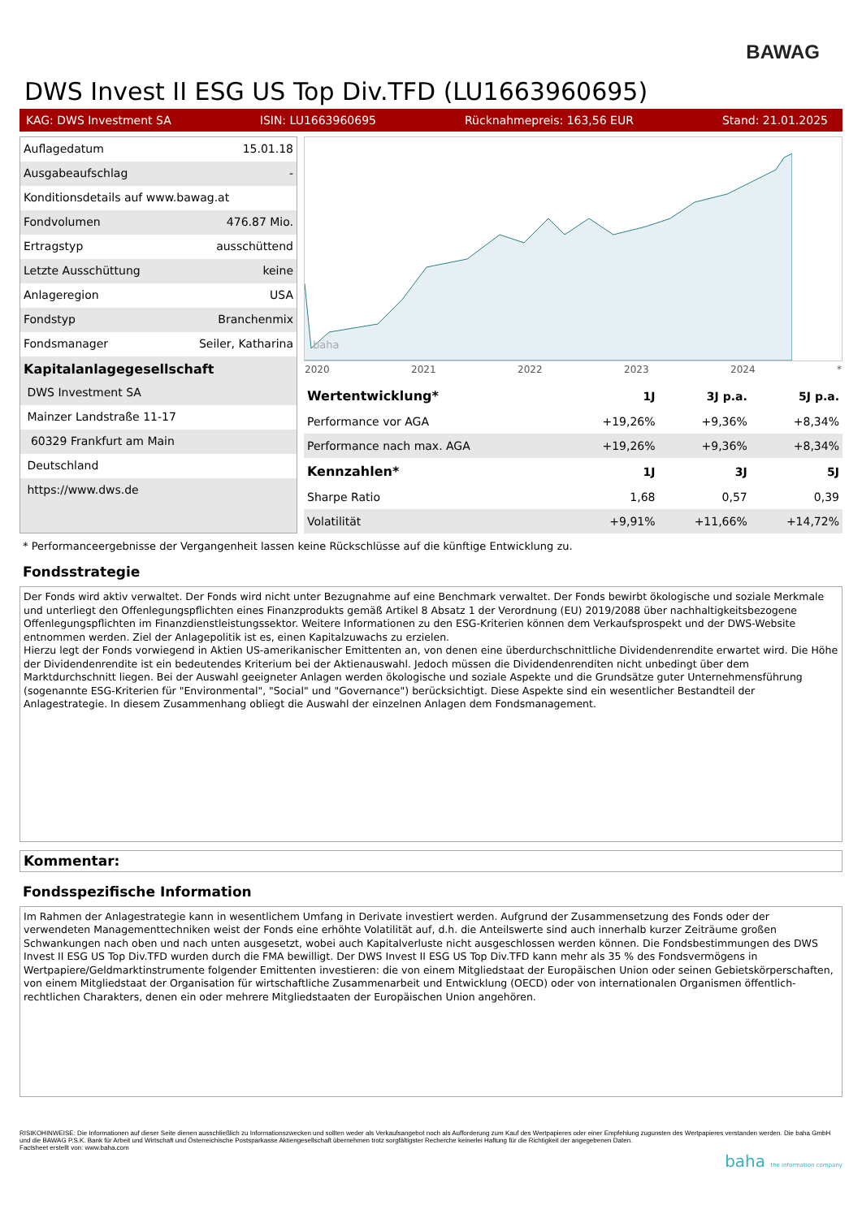BAWAG
DWS Invest II ESG US Top Div.TFD (LU1663960695)
KAG: DWS Investment SA ISIN: LU1663960695 Rücknahmepreis: 163,56 EUR Stand: 21.01.2025
Auflagedatum 15.01.18
Ausgabeaufschlag -
Konditionsdetails auf www.bawag.at
Fondvolumen 476.87 Mio.
Ertragstyp ausschüttend
Letzte Ausschüttung keine
Anlageregion USA
Fondstyp Branchenmix
Fondsmanager Seiler, Katharina
Kapitalanlagegesellschaft
DWS Investment SA
Mainzer Landstraße 11-17
60329 Frankfurt am Main
Deutschland
https://www.dws.de
baha
2020 2021 2022 2023 2024 *
| Wertentwicklung* | 1J | 3J p.a. | 5J p.a. |
| --- | --- | --- | --- |
| Performance vor AGA | +19,26% | +9,36% | +8,34% |
| Performance nach max. AGA | +19,26% | +9,36% | +8,34% |
| Kennzahlen* | 1J | 3J | 5J |
| Sharpe Ratio | 1,68 | 0,57 | 0,39 |
| Volatilität | +9,91% | +11,66% | +14,72% |
* Performanceergebnisse der Vergangenheit lassen keine Rückschlüsse auf die künftige Entwicklung zu.
Fondsstrategie
Der Fonds wird aktiv verwaltet. Der Fonds wird nicht unter Bezugnahme auf eine Benchmark verwaltet. Der Fonds bewirbt ökologische und soziale Merkmale und unterliegt den Offenlegungspflichten eines Finanzprodukts gemäß Artikel 8 Absatz 1 der Verordnung (EU) 2019/2088 über nachhaltigkeitsbezogene Offenlegungspflichten im Finanzdienstleistungssektor. Weitere Informationen zu den ESG-Kriterien können dem Verkaufsprospekt und der DWS-Website entnommen werden. Ziel der Anlagepolitik ist es, einen Kapitalzuwachs zu erzielen.
Hierzu legt der Fonds vorwiegend in Aktien US-amerikanischer Emittenten an, von denen eine überdurchschnittliche Dividendenrendite erwartet wird. Die Höhe der Dividendenrendite ist ein bedeutendes Kriterium bei der Aktienauswahl. Jedoch müssen die Dividendenrenditen nicht unbedingt über dem Marktdurchschnitt liegen. Bei der Auswahl geeigneter Anlagen werden ökologische und soziale Aspekte und die Grundsätze guter Unternehmensführung (sogenannte ESG-Kriterien für "Environmental", "Social" und "Governance") berücksichtigt. Diese Aspekte sind ein wesentlicher Bestandteil der Anlagestrategie. In diesem Zusammenhang obliegt die Auswahl der einzelnen Anlagen dem Fondsmanagement.
Kommentar:
Fondsspezifische Information
Im Rahmen der Anlagestrategie kann in wesentlichem Umfang in Derivate investiert werden. Aufgrund der Zusammensetzung des Fonds oder der verwendeten Managementtechniken weist der Fonds eine erhöhte Volatilität auf, d.h. die Anteilswerte sind auch innerhalb kurzer Zeiträume großen Schwankungen nach oben und nach unten ausgesetzt, wobei auch Kapitalverluste nicht ausgeschlossen werden können. Die Fondsbestimmungen des DWS Invest II ESG US Top Div.TFD wurden durch die FMA bewilligt. Der DWS Invest II ESG US Top Div.TFD kann mehr als 35 % des Fondsvermögens in Wertpapiere/Geldmarktinstrumente folgender Emittenten investieren: die von einem Mitgliedstaat der Europäischen Union oder seinen Gebietskörperschaften, von einem Mitgliedstaat der Organisation für wirtschaftliche Zusammenarbeit und Entwicklung (OECD) oder von internationalen Organismen öffentlich-rechtlichen Charakters, denen ein oder mehrere Mitgliedstaaten der Europäischen Union angehören.
RISIKOHINWEISE: Die Informationen auf dieser Seite dienen ausschließlich zu Informationszwecken und sollten weder als Verkaufsangebot noch als Aufforderung zum Kauf des Wertpapieres oder einer Empfehlung zugunsten des Wertpapieres verstanden werden. Die baha GmbH und die BAWAG P.S.K. Bank für Arbeit und Wirtschaft und Österreichische Postsparkasse Aktiengesellschaft übernehmen trotz sorgfältigster Recherche keinerlei Haftung für die Richtigkeit der angegebenen Daten.
Factsheet erstellt von: www.baha.com
baha the information company